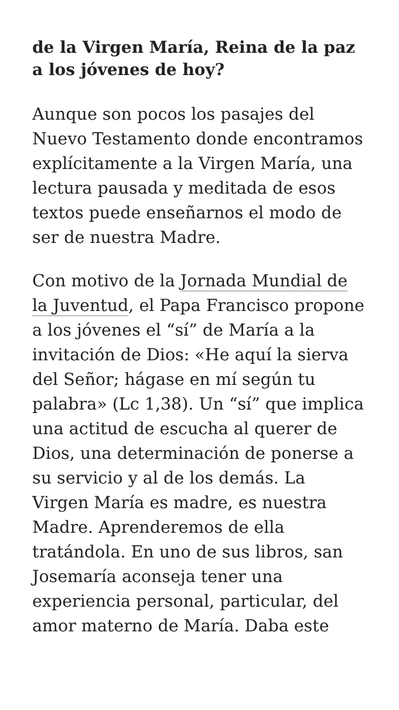de la Virgen María, Reina de la paz a los jóvenes de hoy?
Aunque son pocos los pasajes del Nuevo Testamento donde encontramos explícitamente a la Virgen María, una lectura pausada y meditada de esos textos puede enseñarnos el modo de ser de nuestra Madre.
Con motivo de la Jornada Mundial de la Juventud, el Papa Francisco propone a los jóvenes el “sí” de María a la invitación de Dios: «He aquí la sierva del Señor; hágase en mí según tu palabra» (Lc 1,38). Un “sí” que implica una actitud de escucha al querer de Dios, una determinación de ponerse a su servicio y al de los demás. La Virgen María es madre, es nuestra Madre. Aprenderemos de ella tratándola. En uno de sus libros, san Josemaría aconseja tener una experiencia personal, particular, del amor materno de María. Daba este